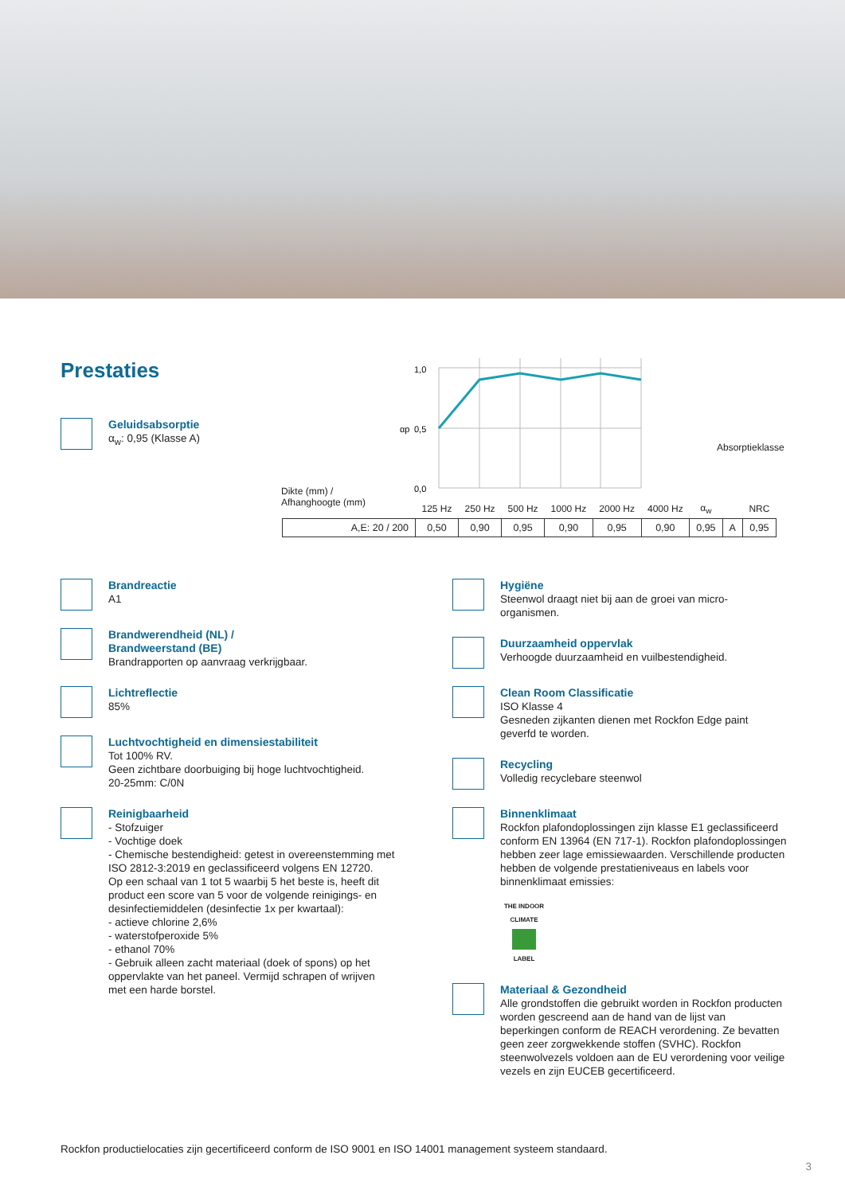Prestaties
Geluidsabsorptie
α<sub>w</sub>: 0,95 (Klasse A)
1,0
0,5
0,0
αp
Dikte (mm) /
Afhanghoogte (mm)
Absorptieklasse
| | 125 Hz | 250 Hz | 500 Hz | 1000 Hz | 2000 Hz | 4000 Hz | α<sub>w</sub> | | NRC |
| A,E: 20 / 200 | 0,50 | 0,90 | 0,95 | 0,90 | 0,95 | 0,90 | 0,95 | A | 0,95 |
Brandreactie
A1
Brandwerendheid (NL) /
Brandweerstand (BE)
Brandrapporten op aanvraag verkrijgbaar.
Lichtreflectie
85%
Luchtvochtigheid en dimensiestabiliteit
Tot 100% RV.
Geen zichtbare doorbuiging bij hoge luchtvochtigheid.
20-25mm: C/0N
Reinigbaarheid
- Stofzuiger
- Vochtige doek
- Chemische bestendigheid: getest in overeenstemming met ISO 2812-3:2019 en geclassificeerd volgens EN 12720.
Op een schaal van 1 tot 5 waarbij 5 het beste is, heeft dit product een score van 5 voor de volgende reinigings- en desinfectiemiddelen (desinfectie 1x per kwartaal):
- actieve chlorine 2,6%
- waterstofperoxide 5%
- ethanol 70%
- Gebruik alleen zacht materiaal (doek of spons) op het oppervlakte van het paneel. Vermijd schrapen of wrijven met een harde borstel.
Hygiëne
Steenwol draagt niet bij aan de groei van micro-organismen.
Duurzaamheid oppervlak
Verhoogde duurzaamheid en vuilbestendigheid.
Clean Room Classificatie
ISO Klasse 4
Gesneden zijkanten dienen met Rockfon Edge paint geverfd te worden.
Recycling
Volledig recyclebare steenwol
Binnenklimaat
Rockfon plafondoplossingen zijn klasse E1 geclassificeerd conform EN 13964 (EN 717-1). Rockfon plafondoplossingen hebben zeer lage emissiewaarden. Verschillende producten hebben de volgende prestatieniveaus en labels voor binnenklimaat emissies:
THE INDOOR CLIMATE
LABEL
Materiaal & Gezondheid
Alle grondstoffen die gebruikt worden in Rockfon producten worden gescreend aan de hand van de lijst van beperkingen conform de REACH verordening. Ze bevatten geen zeer zorgwekkende stoffen (SVHC). Rockfon steenwolvezels voldoen aan de EU verordening voor veilige vezels en zijn EUCEB gecertificeerd.
Rockfon productielocaties zijn gecertificeerd conform de ISO 9001 en ISO 14001 management systeem standaard.
3